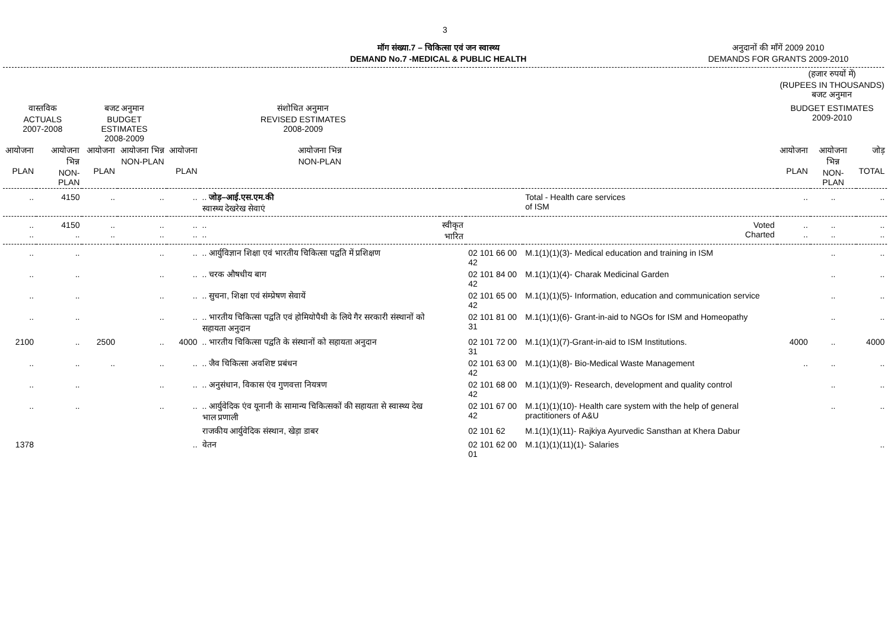3
मॉग संख्या.7 – चिकित्सा एवं जन स्वास्थ्य
DEMAND No.7 -MEDICAL & PUBLIC HEALTH
अनुदानों की माँगें 2009 2010
DEMANDS FOR GRANTS 2009-2010
| | | | | | | | | | (हजार रुपयों में) (RUPEES IN THOUSANDS) बजट अनुमान | | |
| वास्तविक ACTUALS 2007-2008 | | बजट अनुमान BUDGET ESTIMATES 2008-2009 | | संशोधित अनुमान REVISED ESTIMATES 2008-2009 | | | | | BUDGET ESTIMATES 2009-2010 | | |
| आयोजना PLAN | आयोजना भिन्न NON-PLAN | आयोजना PLAN | आयोजना भिन्न NON-PLAN | आयोजना PLAN | आयोजना भिन्न NON-PLAN | | | | आयोजना PLAN | आयोजना भिन्न NON-PLAN | जोड़ TOTAL |
| .. | 4150 | .. | .. | .. | .. जोड़–आई.एस.एम.की स्वास्थ्य देखरेख सेवाएं | | | Total - Health care services of ISM | .. | .. | .. |
| .. .. | 4150 .. | .. .. | .. .. | .. .. | .. .. | स्वीकृत भारित | | Voted Charted | .. .. | .. .. | .. .. |
| .. | .. | | .. | .. | .. आर्युविज्ञान शिक्षा एवं भारतीय चिकित्सा पद्वति में प्रशिक्षण | | 02 101 66 00 42 | M.1(1)(1)(3)- Medical education and training in ISM | | .. | .. |
| .. | .. | | .. | .. | .. चरक औषधीय बाग | | 02 101 84 00 42 | M.1(1)(1)(4)- Charak Medicinal Garden | | .. | .. |
| .. | .. | | .. | .. | .. सुचना, शिक्षा एवं संम्प्रेषण सेवायें | | 02 101 65 00 42 | M.1(1)(1)(5)- Information, education and communication service | | .. | .. |
| .. | .. | | .. | .. | .. भारतीय चिकित्सा पद्वति एवं होमियोपैथी के लिये गैर सरकारी संस्थानों को सहायता अनुदान | | 02 101 81 00 31 | M.1(1)(1)(6)- Grant-in-aid to NGOs for ISM and Homeopathy | | .. | .. |
| 2100 | .. | 2500 | .. | 4000 | .. भारतीय चिकित्सा पद्वति के संस्थानों को सहायता अनुदान | | 02 101 72 00 31 | M.1(1)(1)(7)-Grant-in-aid to ISM Institutions. | 4000 | .. | 4000 |
| .. | .. | .. | .. | .. | .. जैव चिकित्सा अवशिष्ट प्रबंधन | | 02 101 63 00 42 | M.1(1)(1)(8)- Bio-Medical Waste Management | .. | .. | .. |
| .. | .. | | .. | .. | .. अनुसंधान, विकास एंव गुणवत्ता नियत्रण | | 02 101 68 00 42 | M.1(1)(1)(9)- Research, development and quality control | | .. | .. |
| .. | .. | | .. | .. | .. आर्युवेदिक एंव यूनानी के सामान्य चिकित्सकों की सहायता से स्वास्थ्य देख भाल प्रणाली | | 02 101 67 00 42 | M.1(1)(1)(10)- Health care system with the help of general practitioners of A&U | | .. | .. |
| | | | | | राजकीय आर्युवेदिक संस्थान, खेड़ा डाबर | | 02 101 62 | M.1(1)(1)(11)- Rajkiya Ayurvedic Sansthan at Khera Dabur | | | |
| 1378 | | | | .. | वेतन | | 02 101 62 00 01 | M.1(1)(1)(11)(1)- Salaries | | | .. |